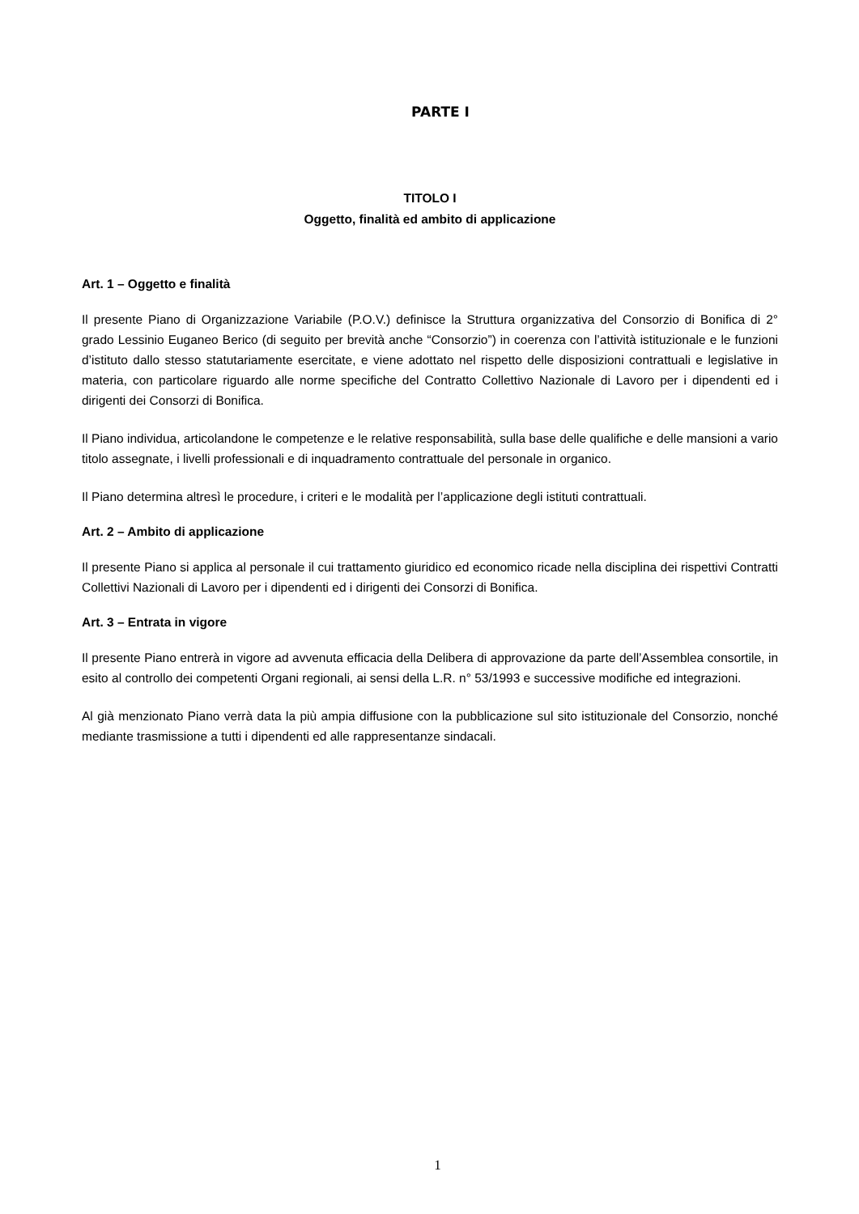PARTE I
TITOLO I
Oggetto, finalità ed ambito di applicazione
Art. 1 – Oggetto e finalità
Il presente Piano di Organizzazione Variabile (P.O.V.) definisce la Struttura organizzativa del Consorzio di Bonifica di 2° grado Lessinio Euganeo Berico (di seguito per brevità anche “Consorzio”) in coerenza con l’attività istituzionale e le funzioni d’istituto dallo stesso statutariamente esercitate, e viene adottato nel rispetto delle disposizioni contrattuali e legislative in materia, con particolare riguardo alle norme specifiche del Contratto Collettivo Nazionale di Lavoro per i dipendenti ed i dirigenti dei Consorzi di Bonifica.
Il Piano individua, articolandone le competenze e le relative responsabilità, sulla base delle qualifiche e delle mansioni a vario titolo assegnate, i livelli professionali e di inquadramento contrattuale del personale in organico.
Il Piano determina altresì le procedure, i criteri e le modalità per l’applicazione degli istituti contrattuali.
Art. 2 – Ambito di applicazione
Il presente Piano si applica al personale il cui trattamento giuridico ed economico ricade nella disciplina dei rispettivi Contratti Collettivi Nazionali di Lavoro per i dipendenti ed i dirigenti dei Consorzi di Bonifica.
Art. 3 – Entrata in vigore
Il presente Piano entrerà in vigore ad avvenuta efficacia della Delibera di approvazione da parte dell’Assemblea consortile, in esito al controllo dei competenti Organi regionali, ai sensi della L.R. n° 53/1993 e successive modifiche ed integrazioni.
Al già menzionato Piano verrà data la più ampia diffusione con la pubblicazione sul sito istituzionale del Consorzio, nonché mediante trasmissione a tutti i dipendenti ed alle rappresentanze sindacali.
1